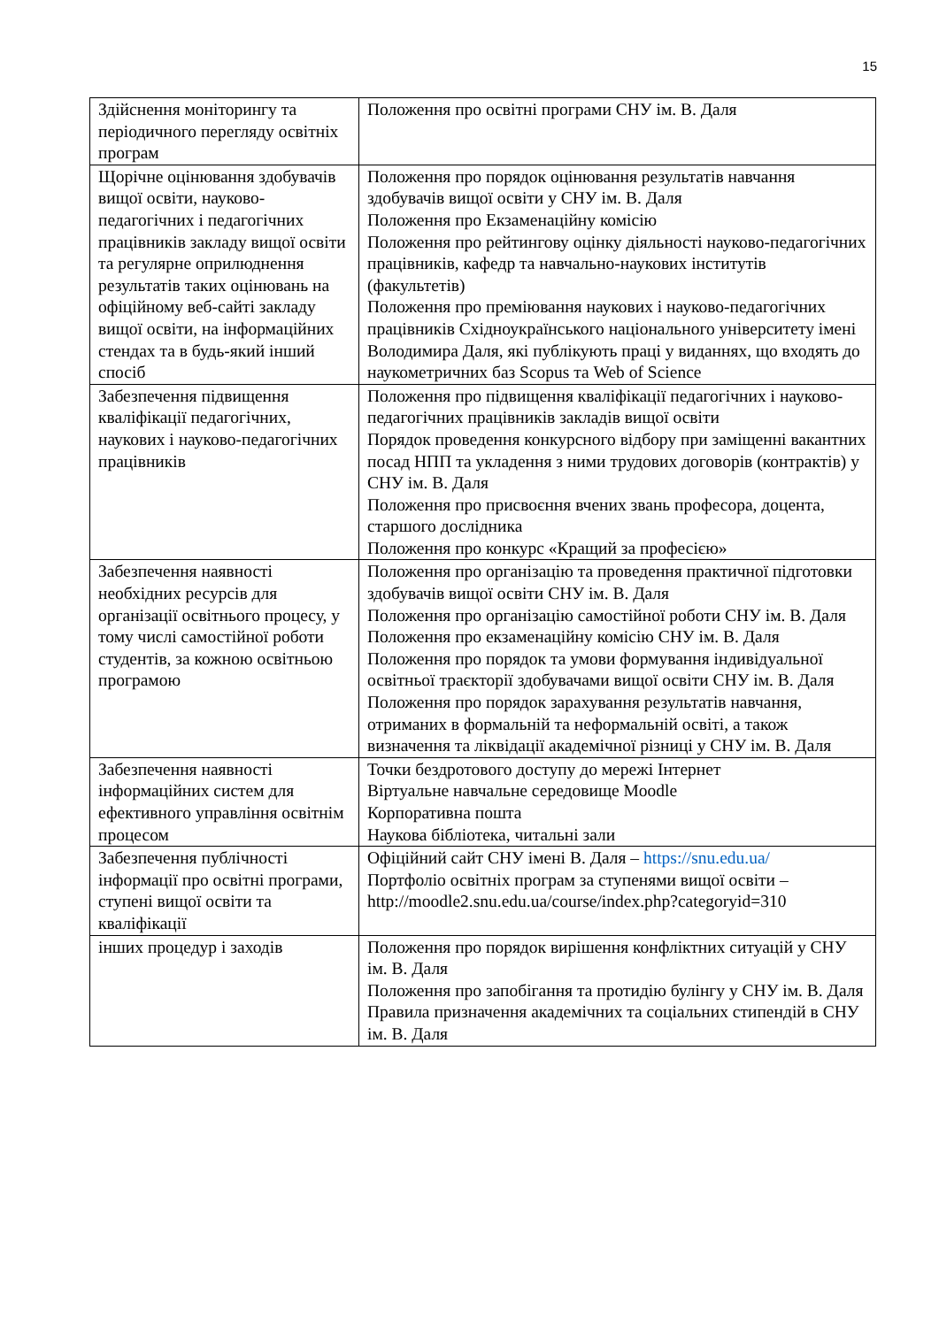15
| Здійснення моніторингу та періодичного перегляду освітніх програм | Положення про освітні програми СНУ ім. В. Даля |
| Щорічне оцінювання здобувачів вищої освіти, науково-педагогічних і педагогічних працівників закладу вищої освіти та регулярне оприлюднення результатів таких оцінювань на офіційному веб-сайті закладу вищої освіти, на інформаційних стендах та в будь-який інший спосіб | Положення про порядок оцінювання результатів навчання здобувачів вищої освіти у СНУ ім. В. Даля Положення про Екзаменаційну комісію Положення про рейтингову оцінку діяльності науково-педагогічних працівників, кафедр та навчально-наукових інститутів (факультетів) Положення про преміювання наукових і науково-педагогічних працівників Східноукраїнського національного університету імені Володимира Даля, які публікують праці у виданнях, що входять до наукометричних баз Scopus та Web of Science |
| Забезпечення підвищення кваліфікації педагогічних, наукових і науково-педагогічних працівників | Положення про підвищення кваліфікації педагогічних і науково-педагогічних працівників закладів вищої освіти Порядок проведення конкурсного відбору при заміщенні вакантних посад НПП та укладення з ними трудових договорів (контрактів) у СНУ ім. В. Даля Положення про присвоєння вчених звань професора, доцента, старшого дослідника Положення про конкурс «Кращий за професією» |
| Забезпечення наявності необхідних ресурсів для організації освітнього процесу, у тому числі самостійної роботи студентів, за кожною освітньою програмою | Положення про організацію та проведення практичної підготовки здобувачів вищої освіти СНУ ім. В. Даля Положення про організацію самостійної роботи СНУ ім. В. Даля Положення про екзаменаційну комісію СНУ ім. В. Даля Положення про порядок та умови формування індивідуальної освітньої траєкторії здобувачами вищої освіти СНУ ім. В. Даля Положення про порядок зарахування результатів навчання, отриманих в формальній та неформальній освіті, а також визначення та ліквідації академічної різниці у СНУ ім. В. Даля |
| Забезпечення наявності інформаційних систем для ефективного управління освітнім процесом | Точки бездротового доступу до мережі Інтернет Віртуальне навчальне середовище Moodle Корпоративна пошта Наукова бібліотека, читальні зали |
| Забезпечення публічності інформації про освітні програми, ступені вищої освіти та кваліфікації | Офіційний сайт СНУ імені В. Даля – https://snu.edu.ua/ Портфоліо освітніх програм за ступенями вищої освіти – http://moodle2.snu.edu.ua/course/index.php?categoryid=310 |
| інших процедур і заходів | Положення про порядок вирішення конфліктних ситуацій у СНУ ім. В. Даля Положення про запобігання та протидію булінгу у СНУ ім. В. Даля Правила призначення академічних та соціальних стипендій в СНУ ім. В. Даля |